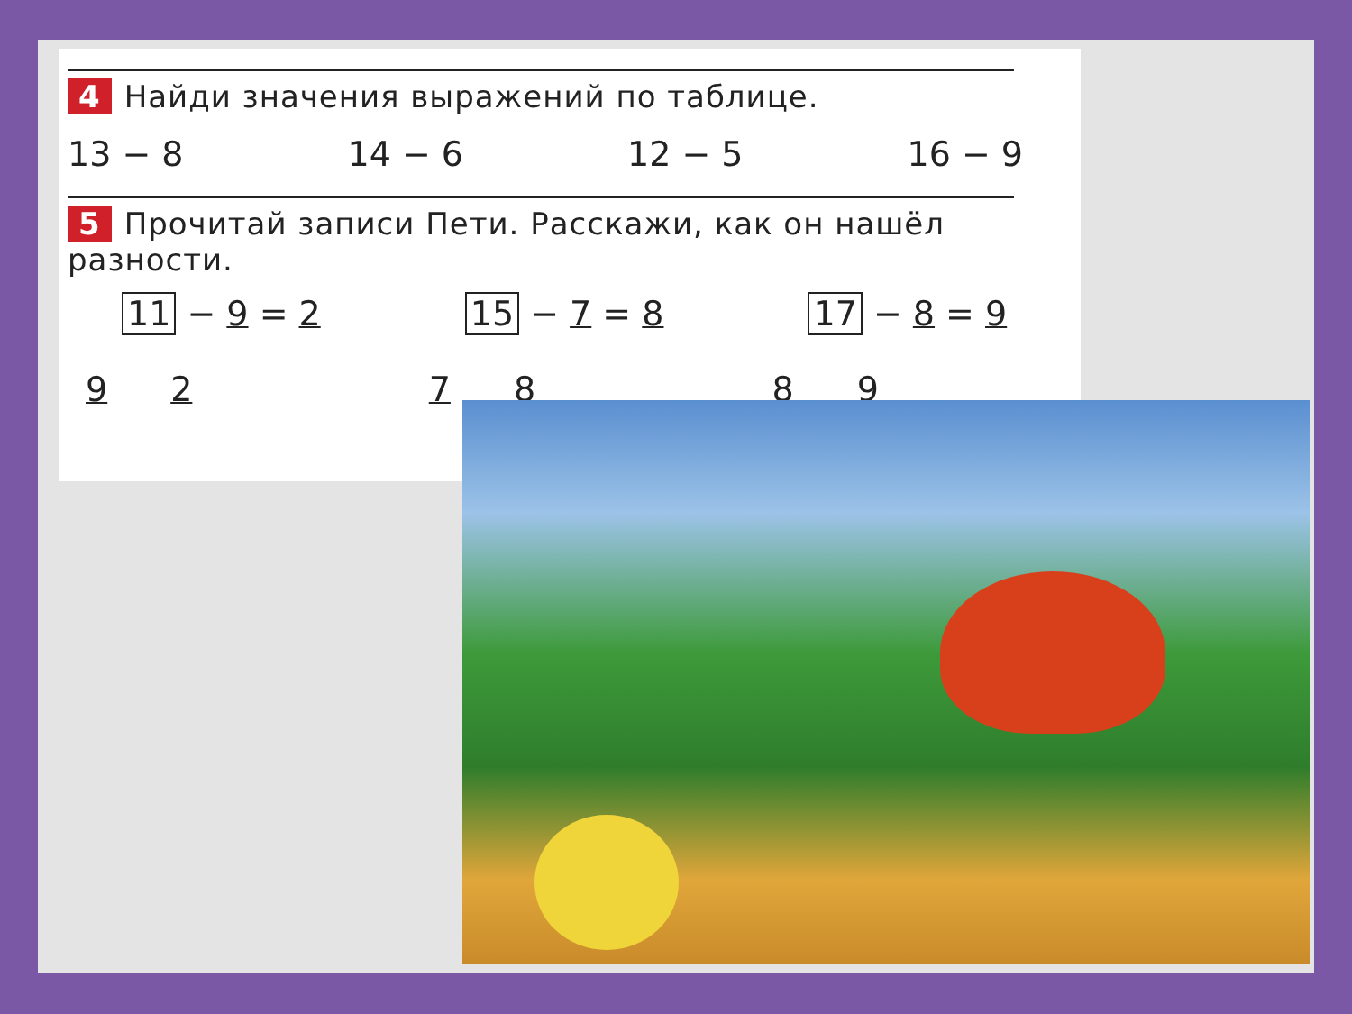4 Найди значения выражений по таблице.
13 − 8 14 − 6 12 − 5 16 − 9
5 Прочитай записи Пети. Расскажи, как он нашёл разности.
11 − 9 = 2
9 2
15 − 7 = 8
7 8
17 − 8 = 9
8 9